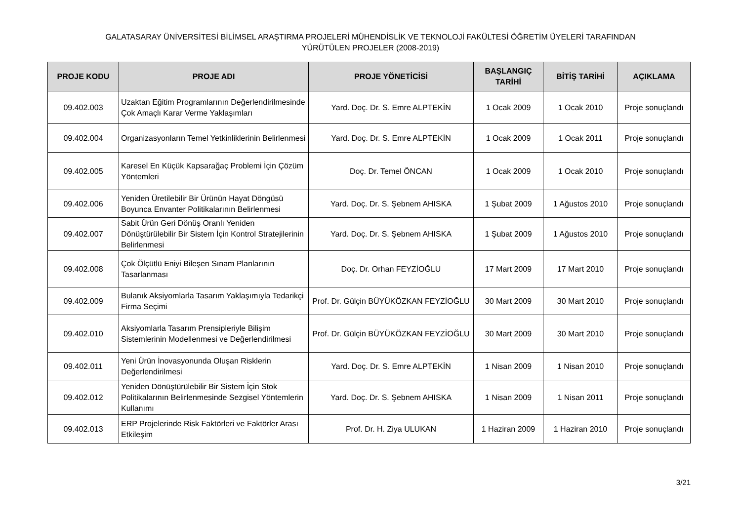GALATASARAY ÜNİVERSİTESİ BİLİMSEL ARAŞTIRMA PROJELERİ MÜHENDİSLİK VE TEKNOLOJİ FAKÜLTESİ ÖĞRETİM ÜYELERİ TARAFINDAN
YÜRÜTÜLEN PROJELER (2008-2019)
| PROJE KODU | PROJE ADI | PROJE YÖNETİCİSİ | BAŞLANGIÇ TARİHİ | BİTİŞ TARİHİ | AÇIKLAMA |
| --- | --- | --- | --- | --- | --- |
| 09.402.003 | Uzaktan Eğitim Programlarının Değerlendirilmesinde Çok Amaçlı Karar Verme Yaklaşımları | Yard. Doç. Dr. S. Emre ALPTEKİN | 1 Ocak 2009 | 1 Ocak 2010 | Proje sonuçlandı |
| 09.402.004 | Organizasyonların Temel Yetkinliklerinin Belirlenmesi | Yard. Doç. Dr. S. Emre ALPTEKİN | 1 Ocak 2009 | 1 Ocak 2011 | Proje sonuçlandı |
| 09.402.005 | Karesel En Küçük Kapsarağaç Problemi İçin Çözüm Yöntemleri | Doç. Dr. Temel ÖNCAN | 1 Ocak 2009 | 1 Ocak 2010 | Proje sonuçlandı |
| 09.402.006 | Yeniden Üretilebilir Bir Ürünün Hayat Döngüsü Boyunca Envanter Politikalarının Belirlenmesi | Yard. Doç. Dr. S. Şebnem AHISKA | 1 Şubat 2009 | 1 Ağustos 2010 | Proje sonuçlandı |
| 09.402.007 | Sabit Ürün Geri Dönüş Oranlı Yeniden Dönüştürülebilir Bir Sistem İçin Kontrol Stratejilerinin Belirlenmesi | Yard. Doç. Dr. S. Şebnem AHISKA | 1 Şubat 2009 | 1 Ağustos 2010 | Proje sonuçlandı |
| 09.402.008 | Çok Ölçütlü Eniyi Bileşen Sınam Planlarının Tasarlanması | Doç. Dr. Orhan FEYZİOĞLU | 17 Mart 2009 | 17 Mart 2010 | Proje sonuçlandı |
| 09.402.009 | Bulanık Aksiyomlarla Tasarım Yaklaşımıyla Tedarikçi Firma Seçimi | Prof. Dr. Gülçin BÜYÜKÖZKAN FEYZİOĞLU | 30 Mart 2009 | 30 Mart 2010 | Proje sonuçlandı |
| 09.402.010 | Aksiyomlarla Tasarım Prensipleriyle Bilişim Sistemlerinin Modellenmesi ve Değerlendirilmesi | Prof. Dr. Gülçin BÜYÜKÖZKAN FEYZİOĞLU | 30 Mart 2009 | 30 Mart 2010 | Proje sonuçlandı |
| 09.402.011 | Yeni Ürün İnovasyonunda Oluşan Risklerin Değerlendirilmesi | Yard. Doç. Dr. S. Emre ALPTEKİN | 1 Nisan 2009 | 1 Nisan 2010 | Proje sonuçlandı |
| 09.402.012 | Yeniden Dönüştürülebilir Bir Sistem İçin Stok Politikalarının Belirlenmesinde Sezgisel Yöntemlerin Kullanımı | Yard. Doç. Dr. S. Şebnem AHISKA | 1 Nisan 2009 | 1 Nisan 2011 | Proje sonuçlandı |
| 09.402.013 | ERP Projelerinde Risk Faktörleri ve Faktörler Arası Etkileşim | Prof. Dr. H. Ziya ULUKAN | 1 Haziran 2009 | 1 Haziran 2010 | Proje sonuçlandı |
3/21